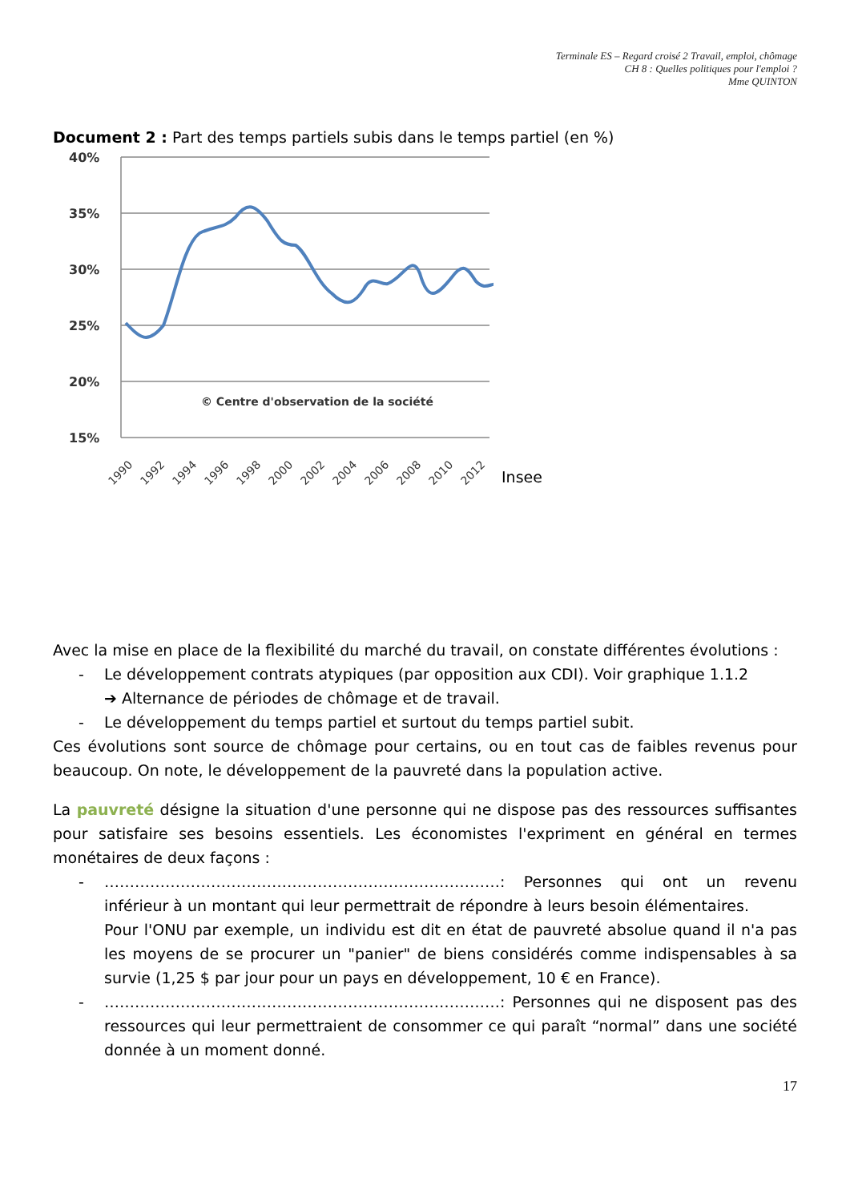Terminale ES – Regard croisé 2 Travail, emploi, chômage
CH 8 : Quelles politiques pour l'emploi ?
Mme QUINTON
Document 2 : Part des temps partiels subis dans le temps partiel (en %)
40%
35%
30%
25%
20%
15%
© Centre d'observation de la société
1990
1992
1994
1996
1998
2000
2002
2004
2006
2008
2010
2012
Insee
Avec la mise en place de la flexibilité du marché du travail, on constate différentes évolutions :
- Le développement contrats atypiques (par opposition aux CDI). Voir graphique 1.1.2
➔ Alternance de périodes de chômage et de travail.
- Le développement du temps partiel et surtout du temps partiel subit.
Ces évolutions sont source de chômage pour certains, ou en tout cas de faibles revenus pour beaucoup. On note, le développement de la pauvreté dans la population active.
La pauvreté désigne la situation d'une personne qui ne dispose pas des ressources suffisantes pour satisfaire ses besoins essentiels. Les économistes l'expriment en général en termes monétaires de deux façons :
- ……………………………………………………………………: Personnes qui ont un revenu inférieur à un montant qui leur permettrait de répondre à leurs besoin élémentaires.
Pour l'ONU par exemple, un individu est dit en état de pauvreté absolue quand il n'a pas les moyens de se procurer un "panier" de biens considérés comme indispensables à sa survie (1,25 $ par jour pour un pays en développement, 10 € en France).
- ……………………………………………………………………: Personnes qui ne disposent pas des ressources qui leur permettraient de consommer ce qui paraît “normal” dans une société donnée à un moment donné.
17